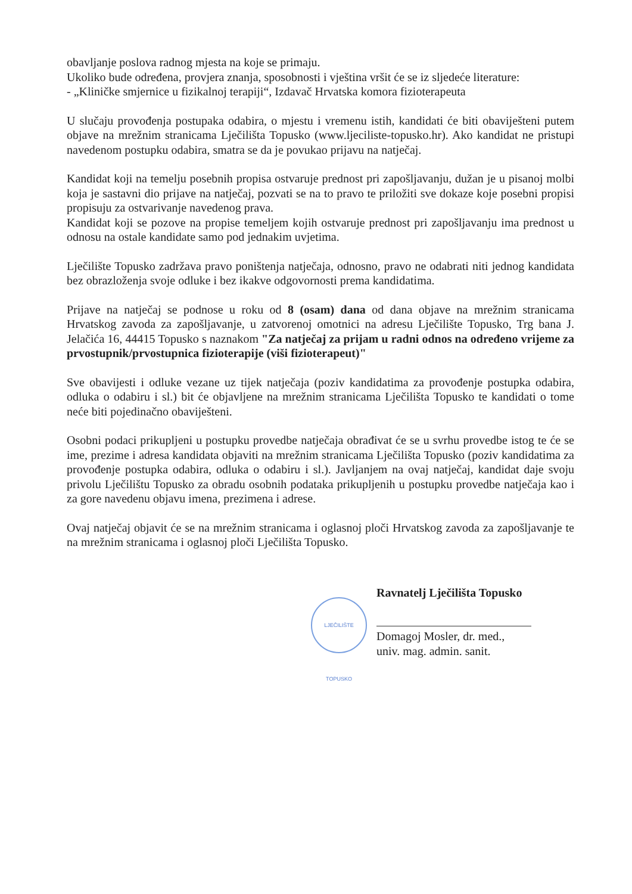obavljanje poslova radnog mjesta na koje se primaju.
Ukoliko bude određena, provjera znanja, sposobnosti i vještina vršit će se iz sljedeće literature:
- „Kliničke smjernice u fizikalnoj terapiji“, Izdavač Hrvatska komora fizioterapeuta
U slučaju provođenja postupaka odabira, o mjestu i vremenu istih, kandidati će biti obaviješteni putem objave na mrežnim stranicama Lječilišta Topusko (www.ljeciliste-topusko.hr). Ako kandidat ne pristupi navedenom postupku odabira, smatra se da je povukao prijavu na natječaj.
Kandidat koji na temelju posebnih propisa ostvaruje prednost pri zapošljavanju, dužan je u pisanoj molbi koja je sastavni dio prijave na natječaj, pozvati se na to pravo te priložiti sve dokaze koje posebni propisi propisuju za ostvarivanje navedenog prava.
Kandidat koji se pozove na propise temeljem kojih ostvaruje prednost pri zapošljavanju ima prednost u odnosu na ostale kandidate samo pod jednakim uvjetima.
Lječilište Topusko zadržava pravo poništenja natječaja, odnosno, pravo ne odabrati niti jednog kandidata bez obrazloženja svoje odluke i bez ikakve odgovornosti prema kandidatima.
Prijave na natječaj se podnose u roku od 8 (osam) dana od dana objave na mrežnim stranicama Hrvatskog zavoda za zapošljavanje, u zatvorenoj omotnici na adresu Lječilište Topusko, Trg bana J. Jelačića 16, 44415 Topusko s naznakom "Za natječaj za prijam u radni odnos na određeno vrijeme za prvostupnik/prvostupnica fizioterapije (viši fizioterapeut)"
Sve obavijesti i odluke vezane uz tijek natječaja (poziv kandidatima za provođenje postupka odabira, odluka o odabiru i sl.) bit će objavljene na mrežnim stranicama Lječilišta Topusko te kandidati o tome neće biti pojedinačno obaviješteni.
Osobni podaci prikupljeni u postupku provedbe natječaja obrađivat će se u svrhu provedbe istog te će se ime, prezime i adresa kandidata objaviti na mrežnim stranicama Lječilišta Topusko (poziv kandidatima za provođenje postupka odabira, odluka o odabiru i sl.). Javljanjem na ovaj natječaj, kandidat daje svoju privolu Lječilištu Topusko za obradu osobnih podataka prikupljenih u postupku provedbe natječaja kao i za gore navedenu objavu imena, prezimena i adrese.
Ovaj natječaj objavit će se na mrežnim stranicama i oglasnoj ploči Hrvatskog zavoda za zapošljavanje te na mrežnim stranicama i oglasnoj ploči Lječilišta Topusko.
LJEČILIŠTE TOPUSKO
Ravnatelj Lječilišta Topusko
Domagoj Mosler, dr. med.,
univ. mag. admin. sanit.